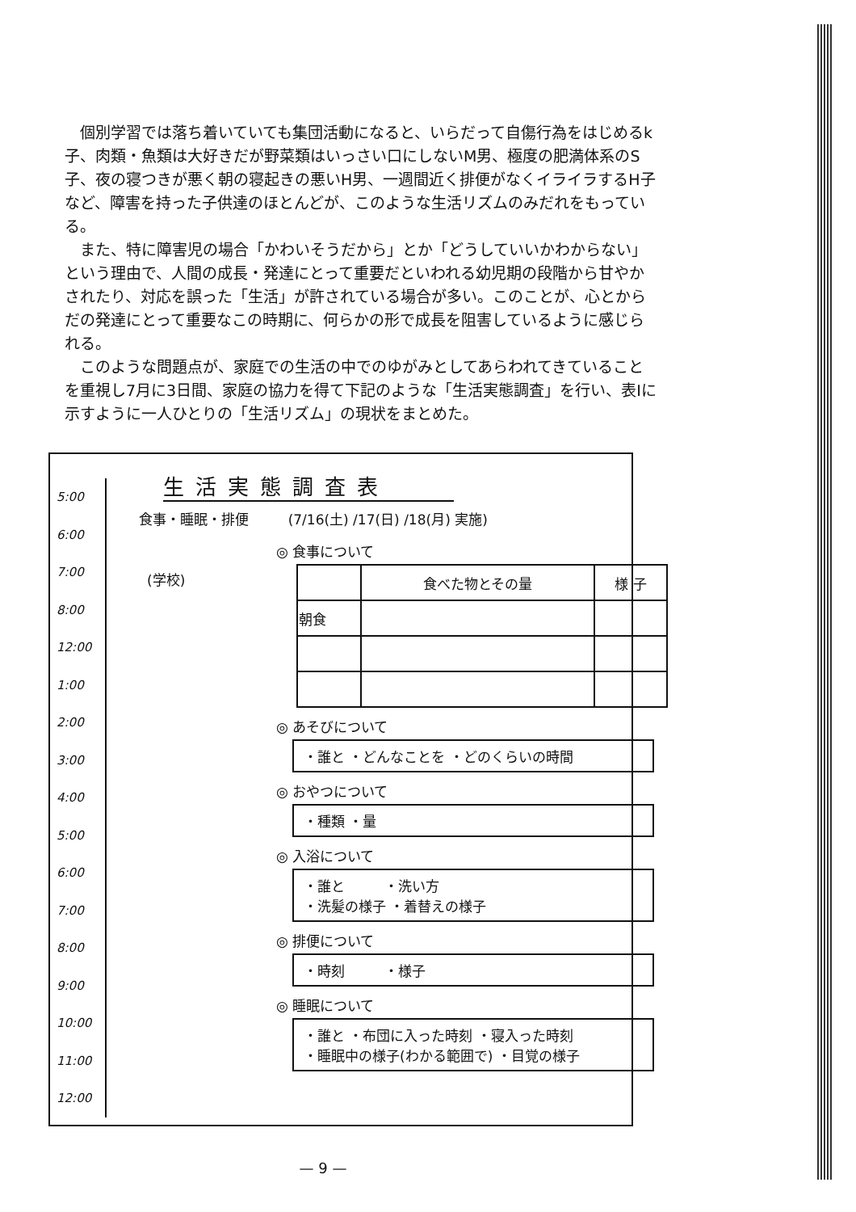個別学習では落ち着いていても集団活動になると、いらだって自傷行為をはじめるk子、肉類・魚類は大好きだが野菜類はいっさい口にしないM男、極度の肥満体系のS子、夜の寝つきが悪く朝の寝起きの悪いH男、一週間近く排便がなくイライラするH子など、障害を持った子供達のほとんどが、このような生活リズムのみだれをもっている。
また、特に障害児の場合「かわいそうだから」とか「どうしていいかわからない」という理由で、人間の成長・発達にとって重要だといわれる幼児期の段階から甘やかされたり、対応を誤った「生活」が許されている場合が多い。このことが、心とからだの発達にとって重要なこの時期に、何らかの形で成長を阻害しているように感じられる。
このような問題点が、家庭での生活の中でのゆがみとしてあらわれてきていることを重視し7月に3日間、家庭の協力を得て下記のような「生活実態調査」を行い、表Ⅰに示すように一人ひとりの「生活リズム」の現状をまとめた。
5:00
6:00
7:00
8:00
12:00
1:00
2:00
3:00
4:00
5:00
6:00
7:00
8:00
9:00
10:00
11:00
12:00
生活実態調査表
食事・睡眠・排便 (7/16(土) /17(日) /18(月) 実施)
(学校)
◎ 食事について
| | 食べた物とその量 | 様 子 |
| --- | --- | --- |
| 朝食 | | |
◎ あそびについて
・誰と ・どんなことを ・どのくらいの時間
◎ おやつについて
・種類 ・量
◎ 入浴について
・誰と ・洗い方
・洗髪の様子 ・着替えの様子
◎ 排便について
・時刻 ・様子
◎ 睡眠について
・誰と ・布団に入った時刻 ・寝入った時刻
・睡眠中の様子(わかる範囲で) ・目覚の様子
— 9 —